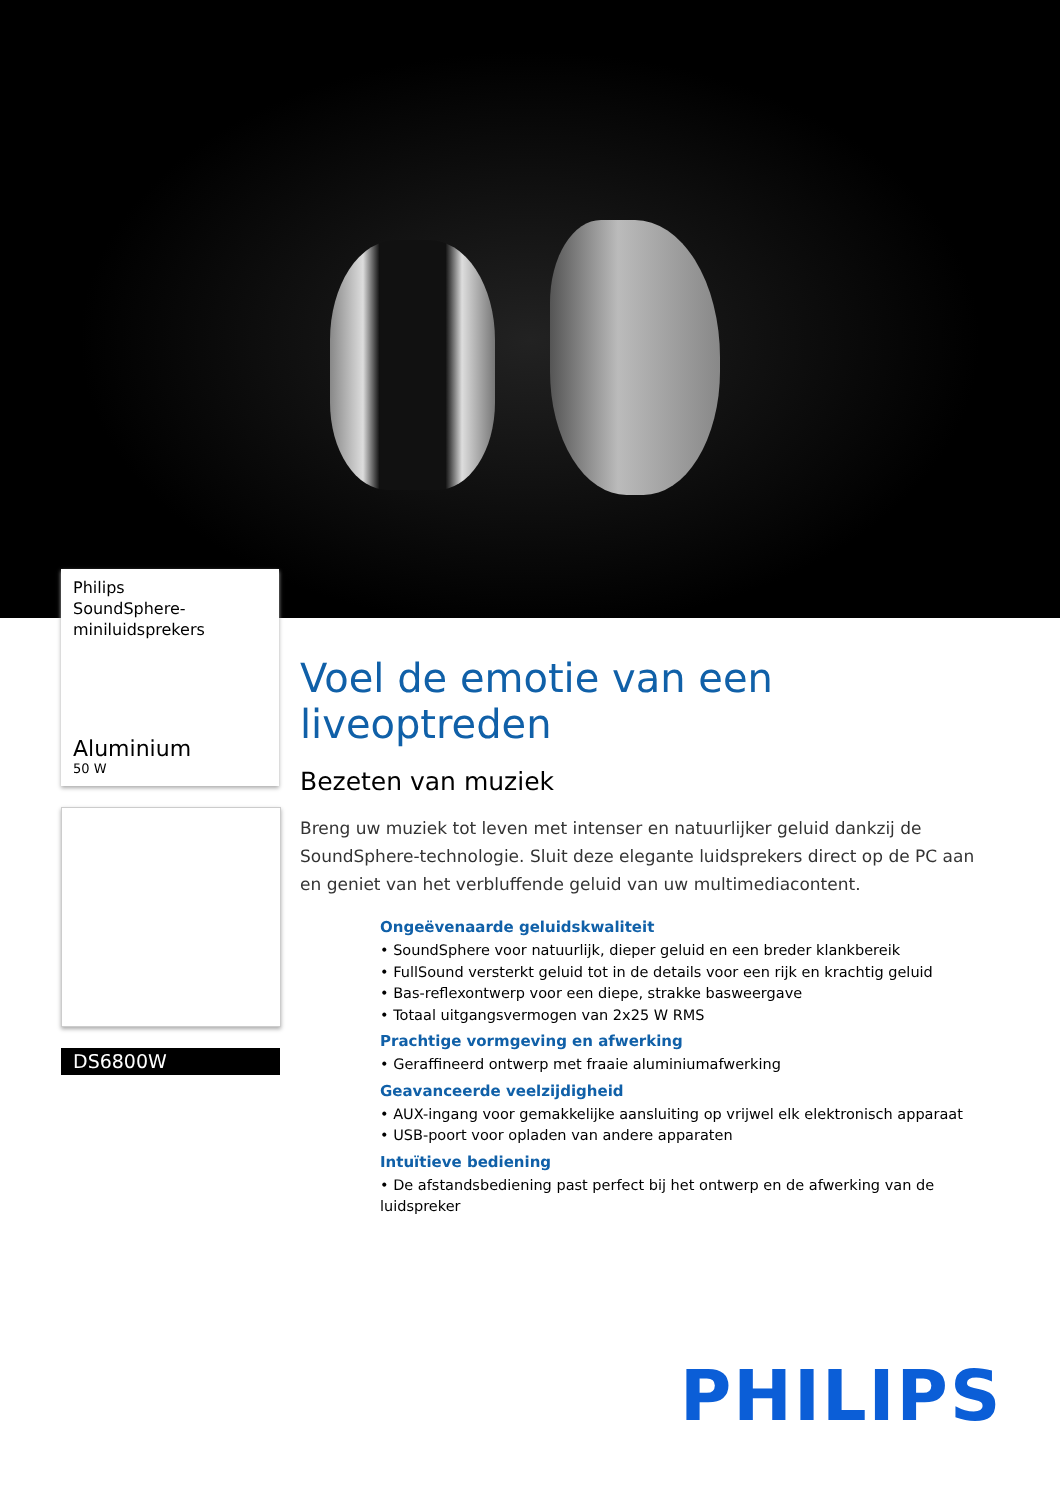Philips
SoundSphere-
miniluidsprekers
Aluminium
50 W
DS6800W
Voel de emotie van een liveoptreden
Bezeten van muziek
Breng uw muziek tot leven met intenser en natuurlijker geluid dankzij de SoundSphere-technologie. Sluit deze elegante luidsprekers direct op de PC aan en geniet van het verbluffende geluid van uw multimediacontent.
Ongeëvenaarde geluidskwaliteit
• SoundSphere voor natuurlijk, dieper geluid en een breder klankbereik
• FullSound versterkt geluid tot in de details voor een rijk en krachtig geluid
• Bas-reflexontwerp voor een diepe, strakke basweergave
• Totaal uitgangsvermogen van 2x25 W RMS
Prachtige vormgeving en afwerking
• Geraffineerd ontwerp met fraaie aluminiumafwerking
Geavanceerde veelzijdigheid
• AUX-ingang voor gemakkelijke aansluiting op vrijwel elk elektronisch apparaat
• USB-poort voor opladen van andere apparaten
Intuïtieve bediening
• De afstandsbediening past perfect bij het ontwerp en de afwerking van de luidspreker
PHILIPS